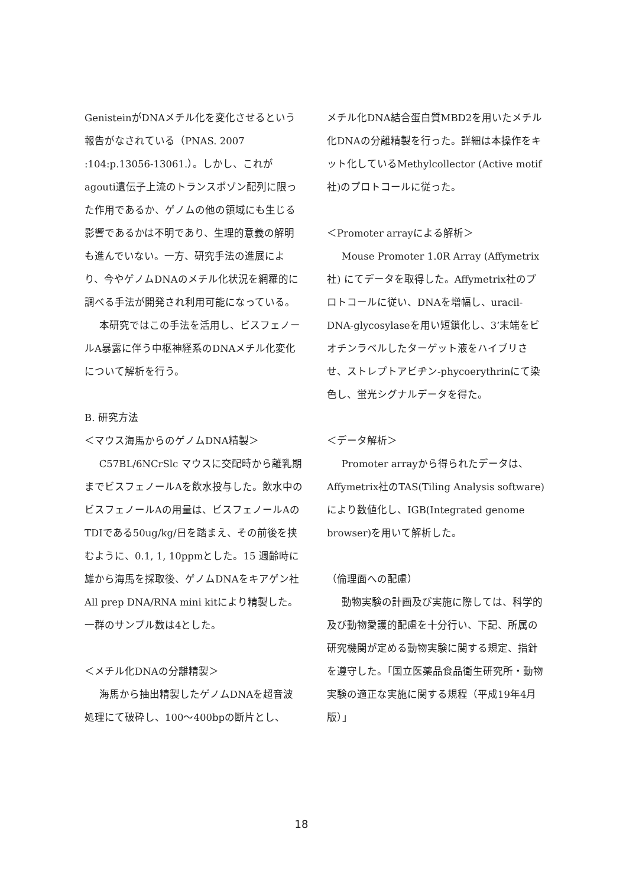GenisteinがDNAメチル化を変化させるという報告がなされている（PNAS. 2007 :104:p.13056-13061.）。しかし、これがagouti遺伝子上流のトランスポゾン配列に限った作用であるか、ゲノムの他の領域にも生じる影響であるかは不明であり、生理的意義の解明も進んでいない。一方、研究手法の進展により、今やゲノムDNAのメチル化状況を網羅的に調べる手法が開発され利用可能になっている。
本研究ではこの手法を活用し、ビスフェノールA暴露に伴う中枢神経系のDNAメチル化変化について解析を行う。
B. 研究方法
＜マウス海馬からのゲノムDNA精製＞
C57BL/6NCrSlc マウスに交配時から離乳期までビスフェノールAを飲水投与した。飲水中のビスフェノールAの用量は、ビスフェノールAのTDIである50ug/kg/日を踏まえ、その前後を挟むように、0.1, 1, 10ppmとした。15 週齢時に雄から海馬を採取後、ゲノムDNAをキアゲン社All prep DNA/RNA mini kitにより精製した。一群のサンプル数は4とした。
＜メチル化DNAの分離精製＞
海馬から抽出精製したゲノムDNAを超音波処理にて破砕し、100〜400bpの断片とし、
メチル化DNA結合蛋白質MBD2を用いたメチル化DNAの分離精製を行った。詳細は本操作をキット化しているMethylcollector (Active motif社)のプロトコールに従った。
＜Promoter arrayによる解析＞
Mouse Promoter 1.0R Array (Affymetrix社) にてデータを取得した。Affymetrix社のプロトコールに従い、DNAを増幅し、uracil-DNA-glycosylaseを用い短鎖化し、3’末端をビオチンラベルしたターゲット液をハイブリさせ、ストレプトアビヂン-phycoerythrinにて染色し、蛍光シグナルデータを得た。
＜データ解析＞
Promoter arrayから得られたデータは、Affymetrix社のTAS(Tiling Analysis software)により数値化し、IGB(Integrated genome browser)を用いて解析した。
（倫理面への配慮）
動物実験の計画及び実施に際しては、科学的及び動物愛護的配慮を十分行い、下記、所属の研究機関が定める動物実験に関する規定、指針を遵守した。「国立医薬品食品衛生研究所・動物実験の適正な実施に関する規程（平成19年4月版）」
18